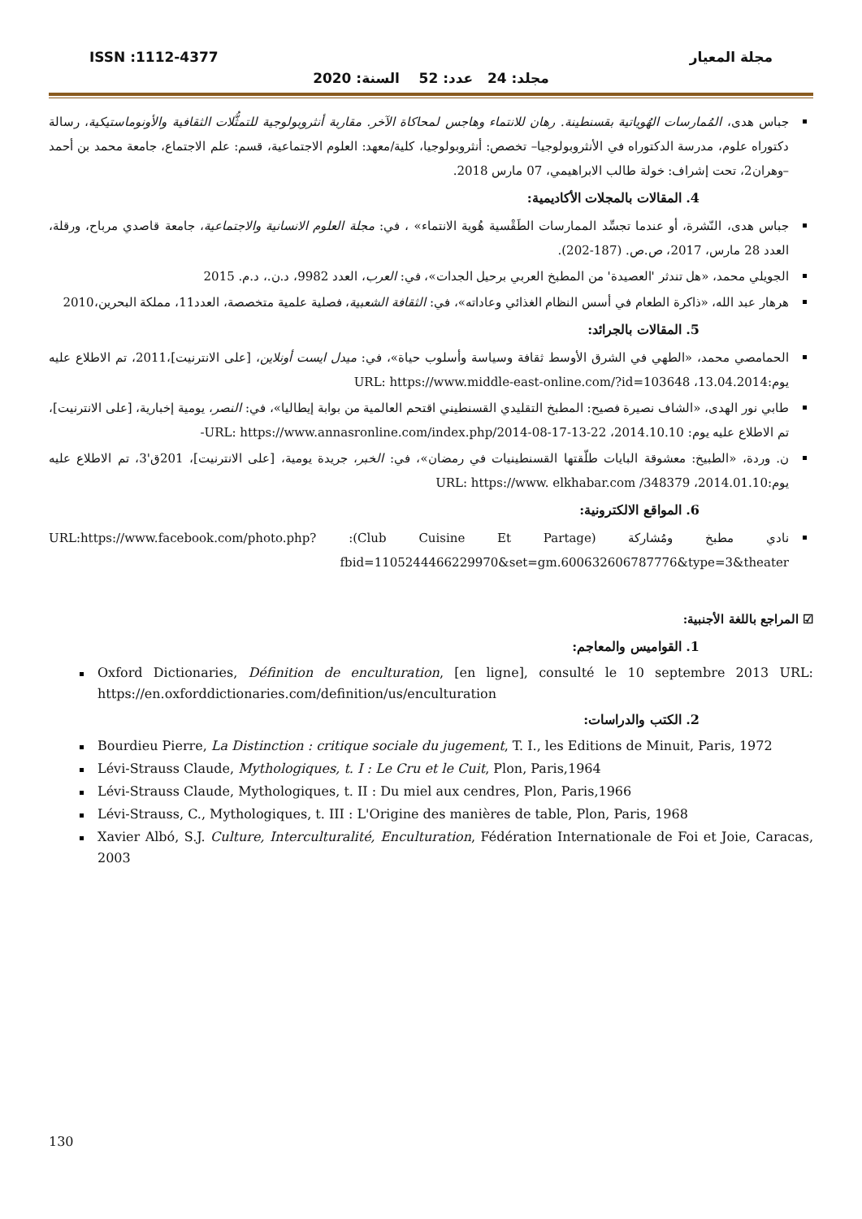ISSN :1112-4377 مجلة المعيار
مجلد: 24 عدد: 52 السنة: 2020
جباس هدى، المُمارسات الهُوياتية بقسنطينة. رهان للانتماء وهاجس لمحاكاة الآخر. مقاربة أنثروبولوجية للتمثُّلات الثقافية والأونوماستيكية، رسالة دكتوراه علوم، مدرسة الدكتوراه في الأنثروبولوجيا– تخصص: أنثروبولوجيا، كلية/معهد: العلوم الاجتماعية، قسم: علم الاجتماع، جامعة محمد بن أحمد –وهران2، تحت إشراف: خولة طالب الابراهيمي، 07 مارس 2018.
4. المقالات بالمجلات الأكاديمية:
جباس هدى، النّشرة، أو عندما تجسِّد الممارسات الطَقْسية هُوية الانتماء» ، في: مجلة العلوم الانسانية والاجتماعية، جامعة قاصدي مرباح، ورقلة، العدد 28 مارس، 2017، ص.ص. (187-202).
الجويلي محمد، «هل تندثر 'العصيدة' من المطبخ العربي برحيل الجدات»، في: العرب، العدد 9982، د.ن.، د.م. 2015
هرهار عبد الله، «ذاكرة الطعام في أسس النظام الغذائي وعاداته»، في: الثقافة الشعبية، فصلية علمية متخصصة، العدد11، مملكة البحرين،2010
5. المقالات بالجرائد:
الحمامصي محمد، «الطهي في الشرق الأوسط ثقافة وسياسة وأسلوب حياة»، في: ميدل ايست أونلاين، [على الانترنيت]،2011، تم الاطلاع عليه يوم:13.04.2014، URL: https://www.middle-east-online.com/?id=103648
طابي نور الهدى، «الشاف نصيرة فصيح: المطبخ التقليدي القسنطيني اقتحم العالمية من بوابة إيطاليا»، في: النصر، يومية إخبارية، [على الانترنيت]، تم الاطلاع عليه يوم: 2014.10.10، URL: https://www.annasronline.com/index.php/2014-08-17-13-22-
ن. وردة، «الطبيخ: معشوقة البايات طلّقتها القسنطينيات في رمضان»، في: الخبر، جريدة يومية، [على الانترنيت]، 201ق'3، تم الاطلاع عليه يوم:2014.01.10، URL: https://www. elkhabar.com /348379
6. المواقع الالكترونية:
نادي مطبخ ومُشاركة (Club Cuisine Et Partage): URL:https://www.facebook.com/photo.php?fbid=1105244466229970&set=gm.600632606787776&type=3&theater
☑ المراجع باللغة الأجنبية:
1. القواميس والمعاجم:
Oxford Dictionaries, Définition de enculturation, [en ligne], consulté le 10 septembre 2013 URL: https://en.oxforddictionaries.com/definition/us/enculturation
2. الكتب والدراسات:
Bourdieu Pierre, La Distinction : critique sociale du jugement, T. I., les Editions de Minuit, Paris, 1972
Lévi-Strauss Claude, Mythologiques, t. I : Le Cru et le Cuit, Plon, Paris,1964
Lévi-Strauss Claude, Mythologiques, t. II : Du miel aux cendres, Plon, Paris,1966
Lévi-Strauss, C., Mythologiques, t. III : L'Origine des manières de table, Plon, Paris, 1968
Xavier Albó, S.J. Culture, Interculturalité, Enculturation, Fédération Internationale de Foi et Joie, Caracas, 2003
130